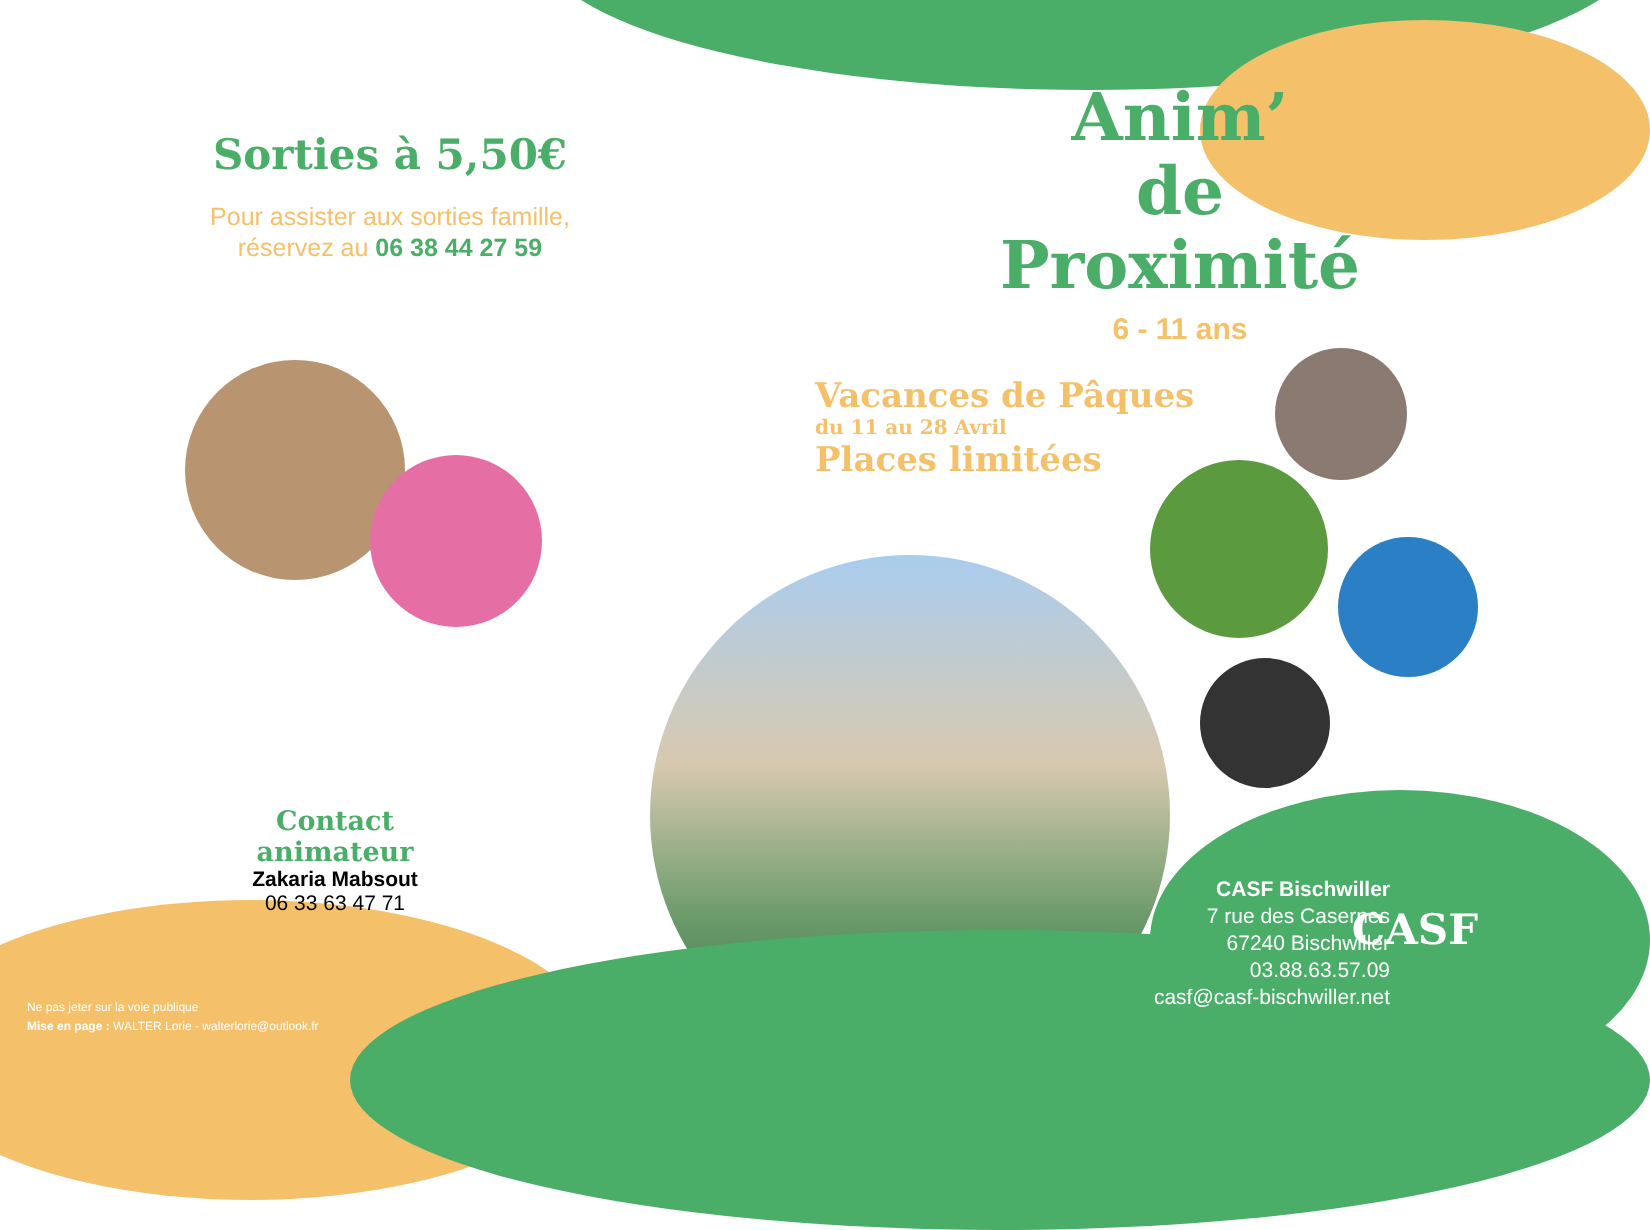Sorties à 5,50€
Pour assister aux sorties famille,
réservez au 06 38 44 27 59
Anim’
de Proximité
6 - 11 ans
Vacances de Pâques
du 11 au 28 Avril
Places limitées
Contact animateur
Zakaria Mabsout
06 33 63 47 71
CASF Bischwiller
7 rue des Casernes
67240 Bischwiller
03.88.63.57.09
casf@casf-bischwiller.net
CASF
Ne pas jeter sur la voie publique
Mise en page : WALTER Lorie - walterlorie@outlook.fr